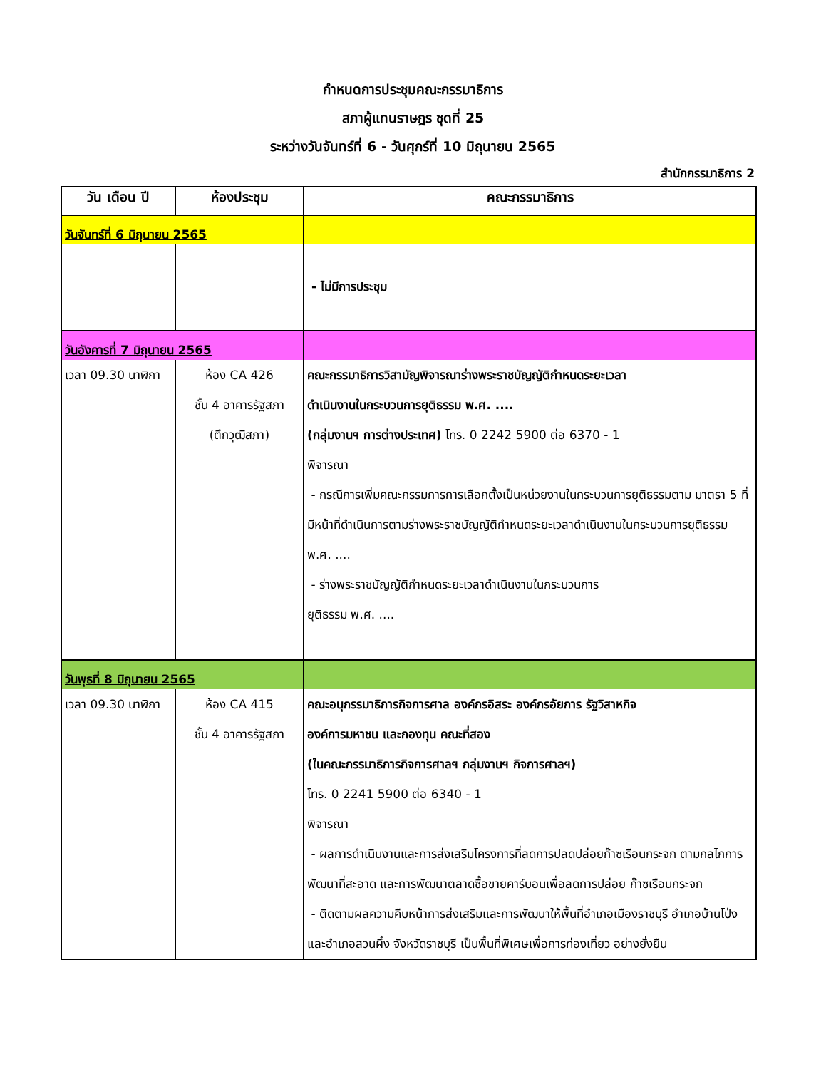กำหนดการประชุมคณะกรรมาธิการ
สภาผู้แทนราษฎร ชุดที่ 25
ระหว่างวันจันทร์ที่ 6 - วันศุกร์ที่ 10 มิถุนายน 2565
สำนักกรรมาธิการ 2
| วัน เดือน ปี | ห้องประชุม | คณะกรรมาธิการ |
| --- | --- | --- |
| วันจันทร์ที่ 6 มิถุนายน 2565 | | |
| | | - ไม่มีการประชุม |
| วันอังคารที่ 7 มิถุนายน 2565 | | |
| เวลา 09.30 นาฬิกา | ห้อง CA 426 ชั้น 4 อาคารรัฐสภา (ตึกวุฒิสภา) | คณะกรรมาธิการวิสามัญพิจารณาร่างพระราชบัญญัติกำหนดระยะเวลา ดำเนินงานในกระบวนการยุติธรรม พ.ศ. .... (กลุ่มงานฯ การต่างประเทศ) โทร. 0 2242 5900 ต่อ 6370 - 1 พิจารณา - กรณีการเพิ่มคณะกรรมการการเลือกตั้งเป็นหน่วยงานในกระบวนการยุติธรรมตาม มาตรา 5 ที่มีหน้าที่ดำเนินการตามร่างพระราชบัญญัติกำหนดระยะเวลาดำเนินงานในกระบวนการยุติธรรม พ.ศ. .... - ร่างพระราชบัญญัติกำหนดระยะเวลาดำเนินงานในกระบวนการ ยุติธรรม พ.ศ. .... |
| วันพุธที่ 8 มิถุนายน 2565 | | |
| เวลา 09.30 นาฬิกา | ห้อง CA 415 ชั้น 4 อาคารรัฐสภา | คณะอนุกรรมาธิการกิจการศาล องค์กรอิสระ องค์กรอัยการ รัฐวิสาหกิจ องค์การมหาชน และกองทุน คณะที่สอง (ในคณะกรรมาธิการกิจการศาลฯ กลุ่มงานฯ กิจการศาลฯ) โทร. 0 2241 5900 ต่อ 6340 - 1 พิจารณา - ผลการดำเนินงานและการส่งเสริมโครงการที่ลดการปลดปล่อยก๊าซเรือนกระจก ตามกลไกการพัฒนาที่สะอาด และการพัฒนาตลาดซื้อขายคาร์บอนเพื่อลดการปล่อย ก๊าซเรือนกระจก - ติดตามผลความคืบหน้าการส่งเสริมและการพัฒนาให้พื้นที่อำเภอเมืองราชบุรี อำเภอบ้านโป่งและอำเภอสวนผึ้ง จังหวัดราชบุรี เป็นพื้นที่พิเศษเพื่อการท่องเที่ยว อย่างยั่งยืน |